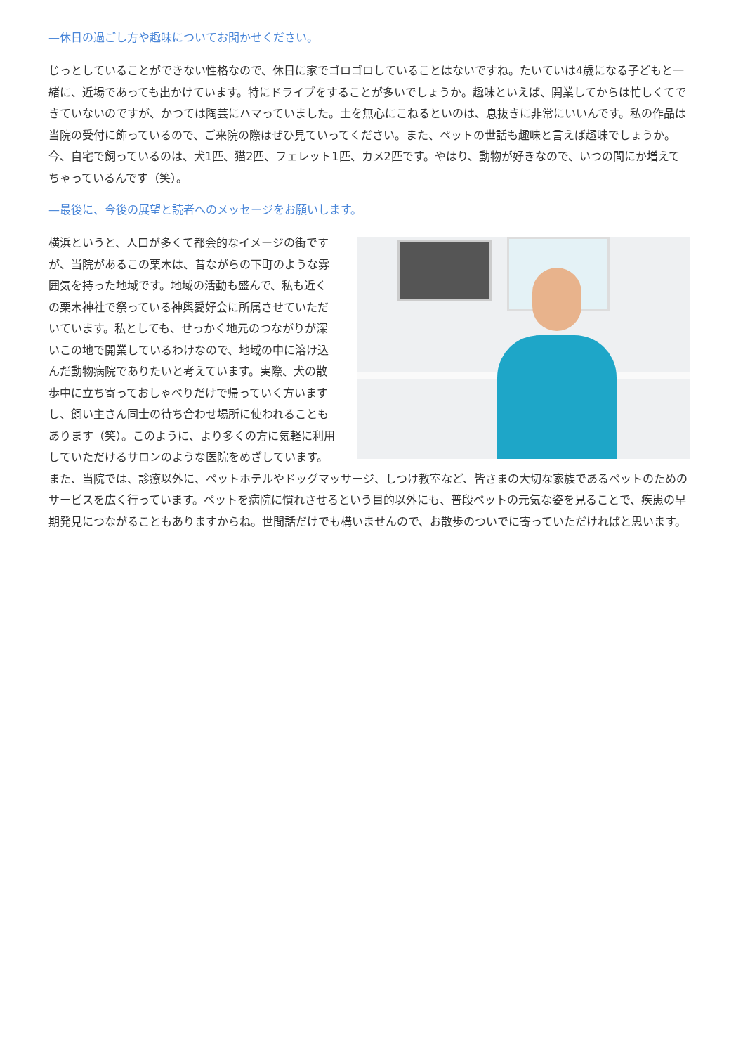—休日の過ごし方や趣味についてお聞かせください。
じっとしていることができない性格なので、休日に家でゴロゴロしていることはないですね。たいていは4歳になる子どもと一緒に、近場であっても出かけています。特にドライブをすることが多いでしょうか。趣味といえば、開業してからは忙しくてできていないのですが、かつては陶芸にハマっていました。土を無心にこねるといのは、息抜きに非常にいいんです。私の作品は当院の受付に飾っているので、ご来院の際はぜひ見ていってください。また、ペットの世話も趣味と言えば趣味でしょうか。今、自宅で飼っているのは、犬1匹、猫2匹、フェレット1匹、カメ2匹です。やはり、動物が好きなので、いつの間にか増えてちゃっているんです（笑）。
—最後に、今後の展望と読者へのメッセージをお願いします。
横浜というと、人口が多くて都会的なイメージの街ですが、当院があるこの栗木は、昔ながらの下町のような雰囲気を持った地域です。地域の活動も盛んで、私も近くの栗木神社で祭っている神輿愛好会に所属させていただいています。私としても、せっかく地元のつながりが深いこの地で開業しているわけなので、地域の中に溶け込んだ動物病院でありたいと考えています。実際、犬の散歩中に立ち寄っておしゃべりだけで帰っていく方いますし、飼い主さん同士の待ち合わせ場所に使われることもあります（笑）。このように、より多くの方に気軽に利用していただけるサロンのような医院をめざしています。また、当院では、診療以外に、ペットホテルやドッグマッサージ、しつけ教室など、皆さまの大切な家族であるペットのためのサービスを広く行っています。ペットを病院に慣れさせるという目的以外にも、普段ペットの元気な姿を見ることで、疾患の早期発見につながることもありますからね。世間話だけでも構いませんので、お散歩のついでに寄っていただければと思います。